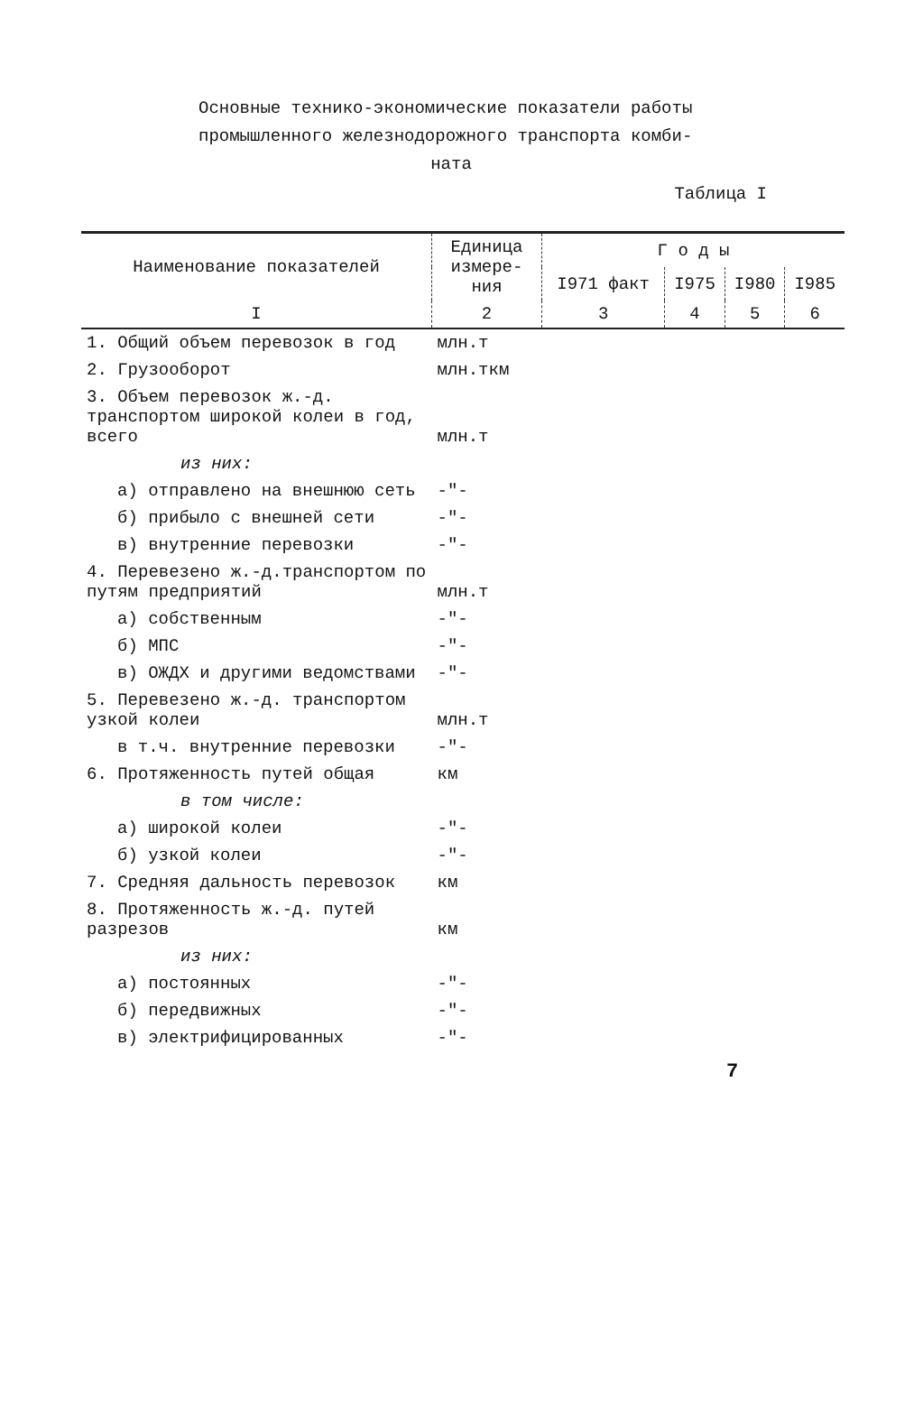Основные технико-экономические показатели работы
промышленного железнодорожного транспорта комби-
ната
Таблица I
| Наименование показателей | Единица измере-ния | Г о д ы | | | |
| --- | --- | --- | --- | --- | --- |
| | | I971 факт | I975 | I980 | I985 |
| I | 2 | 3 | 4 | 5 | 6 |
| 1. Общий объем перевозок в год | млн.т | | | | |
| 2. Грузооборот | млн.ткм | | | | |
| 3. Объем перевозок ж.-д. транспортом широкой колеи в год, всего | млн.т | | | | |
| из них: | | | | | |
| а) отправлено на внешнюю сеть | -"- | | | | |
| б) прибыло с внешней сети | -"- | | | | |
| в) внутренние перевозки | -"- | | | | |
| 4. Перевезено ж.-д.транспортом по путям предприятий | млн.т | | | | |
| а) собственным | -"- | | | | |
| б) МПС | -"- | | | | |
| в) ОЖДХ и другими ведомствами | -"- | | | | |
| 5. Перевезено ж.-д. транспортом узкой колеи | млн.т | | | | |
| в т.ч. внутренние перевозки | -"- | | | | |
| 6. Протяженность путей общая | км | | | | |
| в том числе: | | | | | |
| а) широкой колеи | -"- | | | | |
| б) узкой колеи | -"- | | | | |
| 7. Средняя дальность перевозок | км | | | | |
| 8. Протяженность ж.-д. путей разрезов | км | | | | |
| из них: | | | | | |
| а) постоянных | -"- | | | | |
| б) передвижных | -"- | | | | |
| в) электрифицированных | -"- | | | | |
7